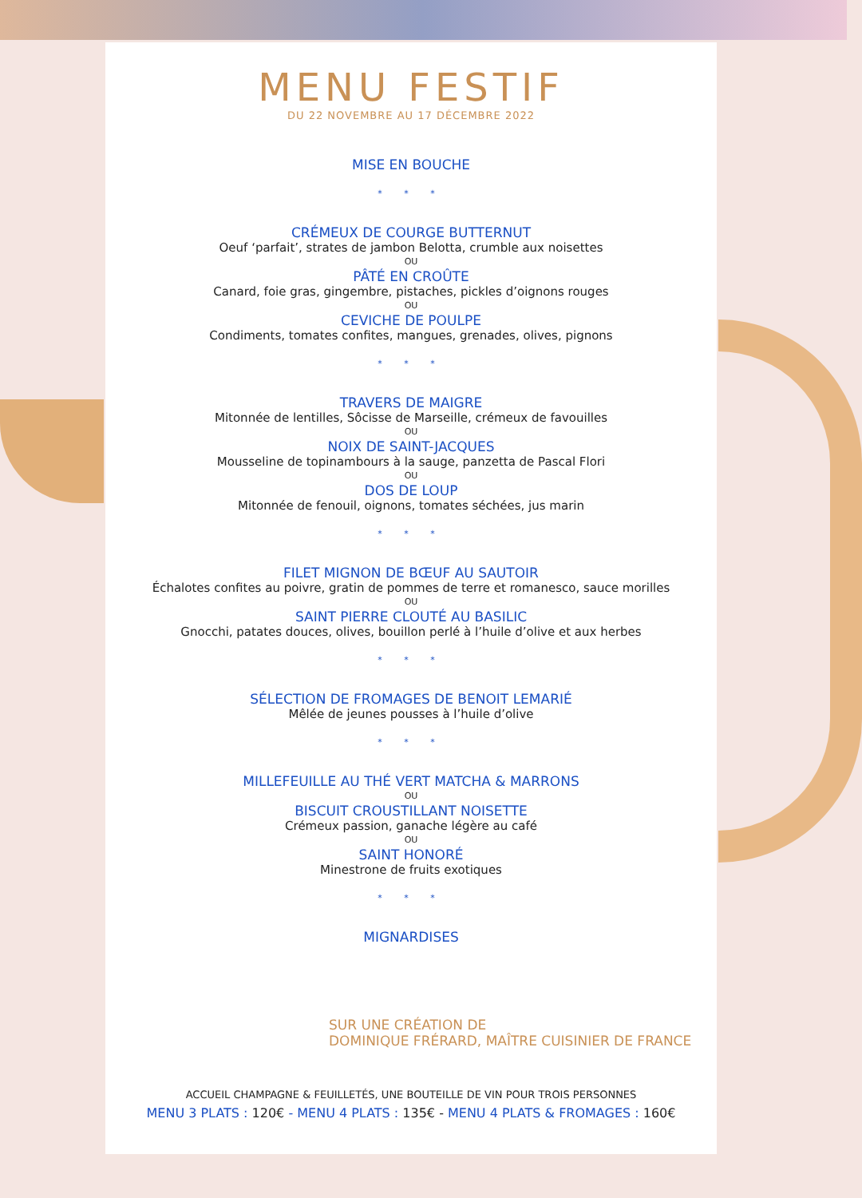MENU FESTIF
DU 22 NOVEMBRE AU 17 DÉCEMBRE 2022
MISE EN BOUCHE
* * *
CRÉMEUX DE COURGE BUTTERNUT
Oeuf ‘parfait’, strates de jambon Belotta, crumble aux noisettes
OU
PÂTÉ EN CROÛTE
Canard, foie gras, gingembre, pistaches, pickles d’oignons rouges
OU
CEVICHE DE POULPE
Condiments, tomates confites, mangues, grenades, olives, pignons
* * *
TRAVERS DE MAIGRE
Mitonnée de lentilles, Sôcisse de Marseille, crémeux de favouilles
OU
NOIX DE SAINT-JACQUES
Mousseline de topinambours à la sauge, panzetta de Pascal Flori
OU
DOS DE LOUP
Mitonnée de fenouil, oignons, tomates séchées, jus marin
* * *
FILET MIGNON DE BŒUF AU SAUTOIR
Échalotes confites au poivre, gratin de pommes de terre et romanesco, sauce morilles
OU
SAINT PIERRE CLOUTÉ AU BASILIC
Gnocchi, patates douces, olives, bouillon perlé à l’huile d’olive et aux herbes
* * *
SÉLECTION DE FROMAGES DE BENOIT LEMARIÉ
Mêlée de jeunes pousses à l’huile d’olive
* * *
MILLEFEUILLE AU THÉ VERT MATCHA & MARRONS
OU
BISCUIT CROUSTILLANT NOISETTE
Crémeux passion, ganache légère au café
OU
SAINT HONORÉ
Minestrone de fruits exotiques
* * *
MIGNARDISES
SUR UNE CRÉATION DE
DOMINIQUE FRÉRARD, MAÎTRE CUISINIER DE FRANCE
ACCUEIL CHAMPAGNE & FEUILLETÉS, UNE BOUTEILLE DE VIN POUR TROIS PERSONNES
MENU 3 PLATS : 120€ - MENU 4 PLATS : 135€ - MENU 4 PLATS & FROMAGES : 160€